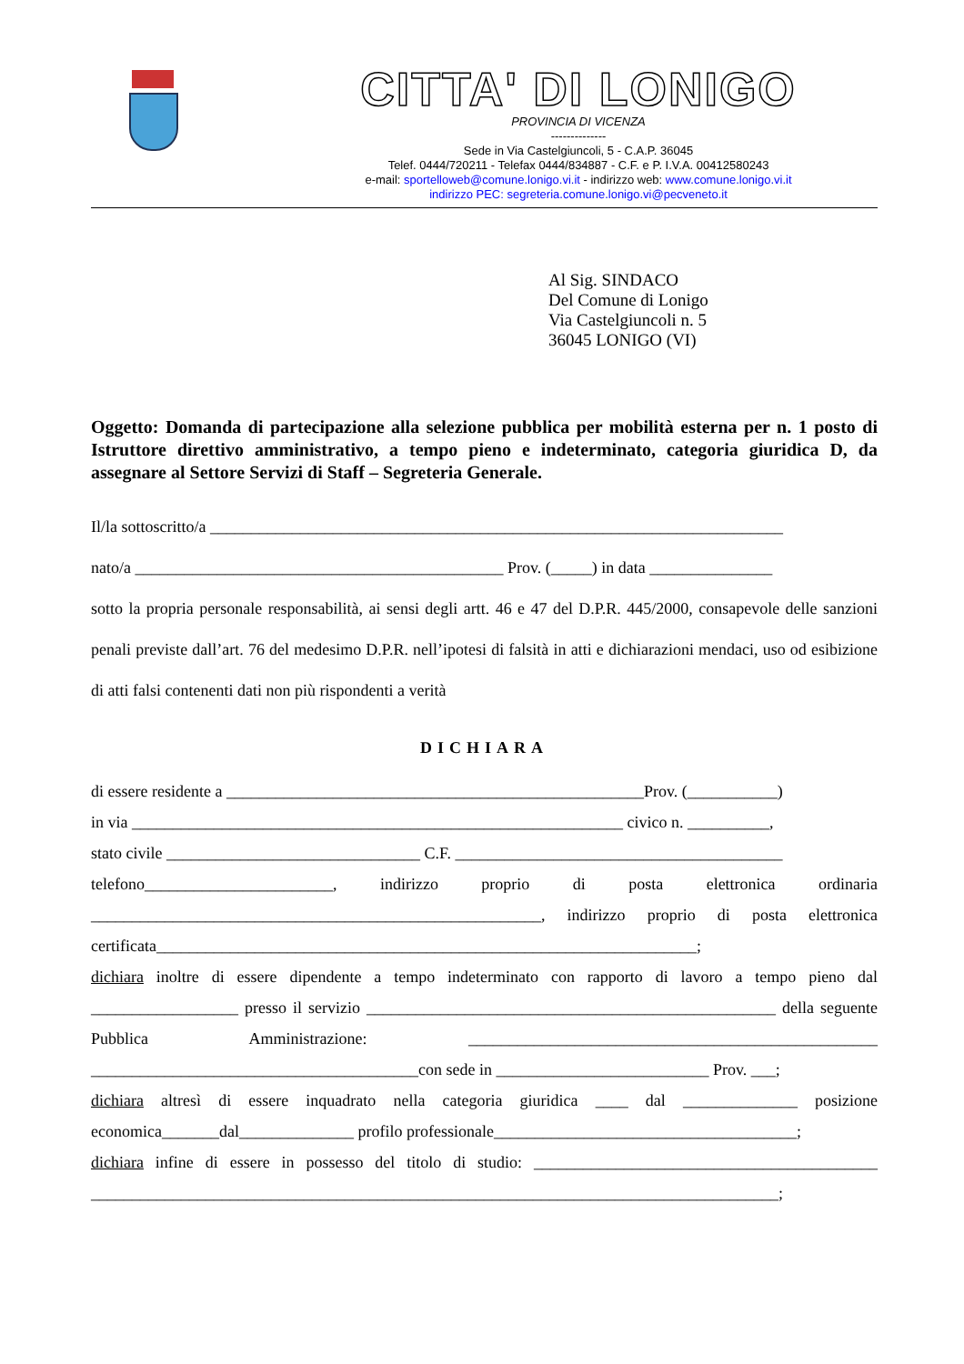CITTA' DI LONIGO
PROVINCIA DI VICENZA
--------------
Sede in Via Castelgiuncoli, 5 - C.A.P. 36045
Telef. 0444/720211 - Telefax 0444/834887 - C.F. e P. I.V.A. 00412580243
e-mail: sportelloweb@comune.lonigo.vi.it - indirizzo web: www.comune.lonigo.vi.it
indirizzo PEC: segreteria.comune.lonigo.vi@pecveneto.it
Al Sig. SINDACO
Del Comune di Lonigo
Via Castelgiuncoli n. 5
36045 LONIGO (VI)
Oggetto: Domanda di partecipazione alla selezione pubblica per mobilità esterna per n. 1 posto di Istruttore direttivo amministrativo, a tempo pieno e indeterminato, categoria giuridica D, da assegnare al Settore Servizi di Staff – Segreteria Generale.
Il/la sottoscritto/a ______________________________________________________________________
nato/a _____________________________________________ Prov. (_____) in data _______________
sotto la propria personale responsabilità, ai sensi degli artt. 46 e 47 del D.P.R. 445/2000, consapevole delle sanzioni penali previste dall’art. 76 del medesimo D.P.R. nell’ipotesi di falsità in atti e dichiarazioni mendaci, uso od esibizione di atti falsi contenenti dati non più rispondenti a verità
DICHIARA
di essere residente a ___________________________________________________Prov. (___________)
in via ____________________________________________________________ civico n. __________,
stato civile _______________________________ C.F. ________________________________________
telefono_______________________, indirizzo proprio di posta elettronica ordinaria _______________________________________________________, indirizzo proprio di posta elettronica certificata__________________________________________________________________;
dichiara inoltre di essere dipendente a tempo indeterminato con rapporto di lavoro a tempo pieno dal __________________ presso il servizio __________________________________________________ della seguente Pubblica Amministrazione: __________________________________________________ ________________________________________con sede in __________________________ Prov. ___;
dichiara altresì di essere inquadrato nella categoria giuridica ____ dal ______________ posizione economica_______dal______________ profilo professionale_____________________________________;
dichiara infine di essere in possesso del titolo di studio: __________________________________________ ____________________________________________________________________________________;